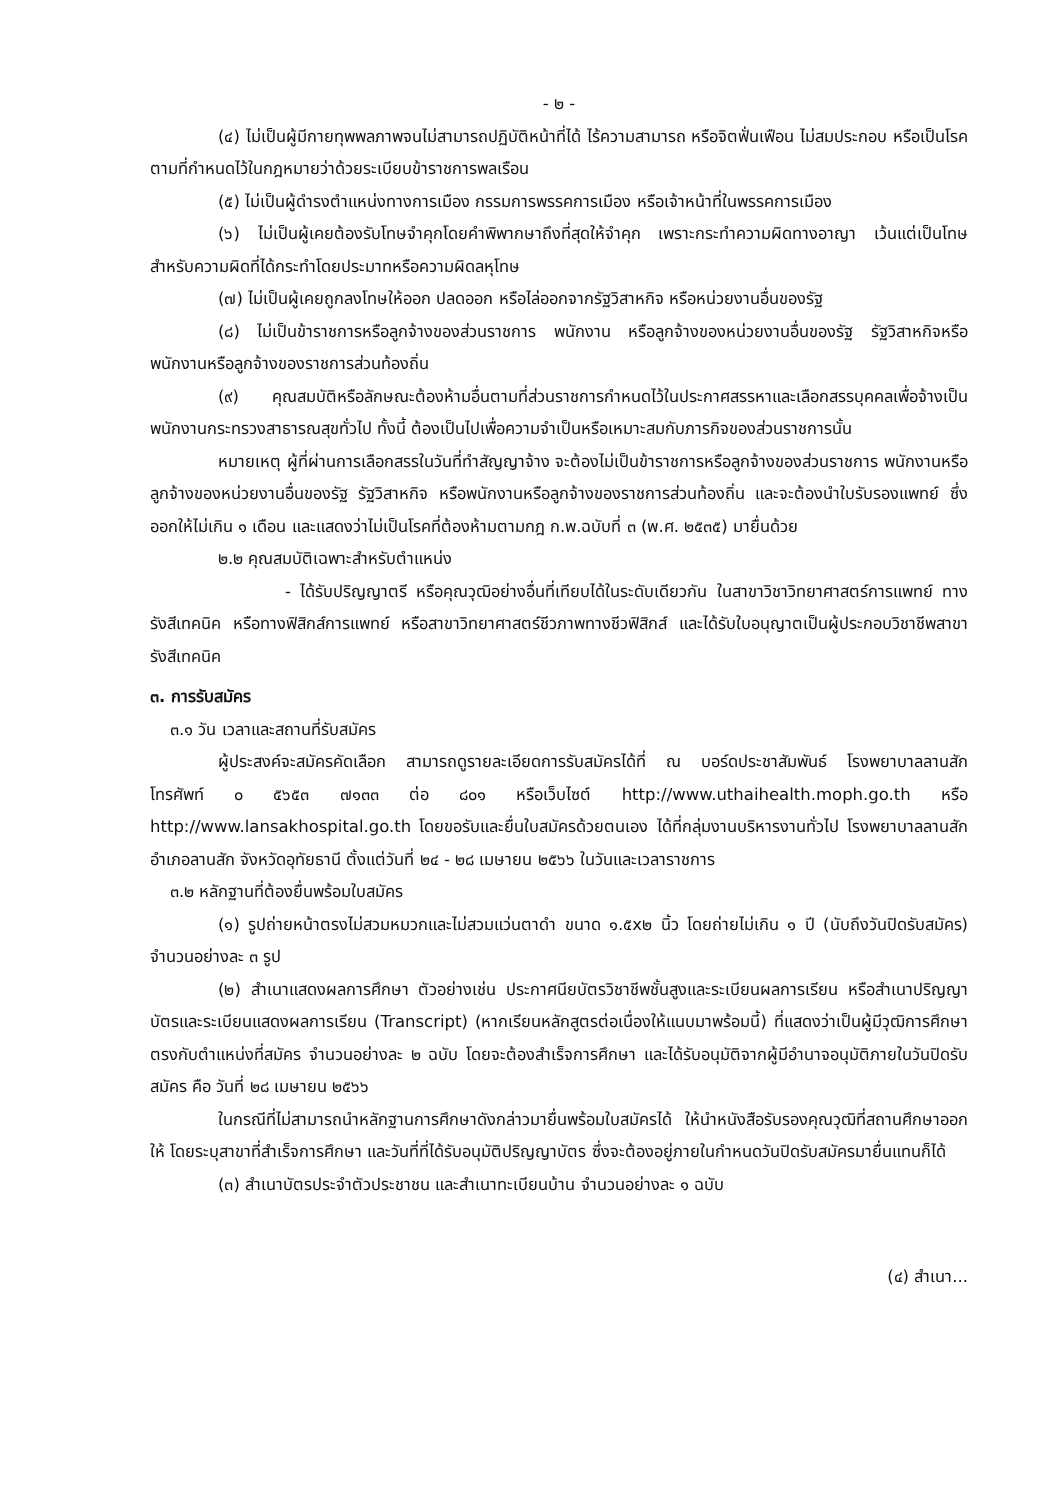- ๒ -
(๔) ไม่เป็นผู้มีกายทุพพลภาพจนไม่สามารถปฏิบัติหน้าที่ได้ ไร้ความสามารถ หรือจิตฟั่นเฟือน ไม่สมประกอบ หรือเป็นโรคตามที่กำหนดไว้ในกฎหมายว่าด้วยระเบียบข้าราชการพลเรือน
(๕) ไม่เป็นผู้ดำรงตำแหน่งทางการเมือง กรรมการพรรคการเมือง หรือเจ้าหน้าที่ในพรรคการเมือง
(๖) ไม่เป็นผู้เคยต้องรับโทษจำคุกโดยคำพิพากษาถึงที่สุดให้จำคุก เพราะกระทำความผิดทางอาญา เว้นแต่เป็นโทษสำหรับความผิดที่ได้กระทำโดยประมาทหรือความผิดลหุโทษ
(๗) ไม่เป็นผู้เคยถูกลงโทษให้ออก ปลดออก หรือไล่ออกจากรัฐวิสาหกิจ หรือหน่วยงานอื่นของรัฐ
(๘) ไม่เป็นข้าราชการหรือลูกจ้างของส่วนราชการ พนักงาน หรือลูกจ้างของหน่วยงานอื่นของรัฐ รัฐวิสาหกิจหรือพนักงานหรือลูกจ้างของราชการส่วนท้องถิ่น
(๙) คุณสมบัติหรือลักษณะต้องห้ามอื่นตามที่ส่วนราชการกำหนดไว้ในประกาศสรรหาและเลือกสรรบุคคลเพื่อจ้างเป็นพนักงานกระทรวงสาธารณสุขทั่วไป ทั้งนี้ ต้องเป็นไปเพื่อความจำเป็นหรือเหมาะสมกับภารกิจของส่วนราชการนั้น
หมายเหตุ ผู้ที่ผ่านการเลือกสรรในวันที่ทำสัญญาจ้าง จะต้องไม่เป็นข้าราชการหรือลูกจ้างของส่วนราชการ พนักงานหรือลูกจ้างของหน่วยงานอื่นของรัฐ รัฐวิสาหกิจ หรือพนักงานหรือลูกจ้างของราชการส่วนท้องถิ่น และจะต้องนำใบรับรองแพทย์ ซึ่งออกให้ไม่เกิน ๑ เดือน และแสดงว่าไม่เป็นโรคที่ต้องห้ามตามกฎ ก.พ.ฉบับที่ ๓ (พ.ศ. ๒๕๓๕) มายื่นด้วย
๒.๒ คุณสมบัติเฉพาะสำหรับตำแหน่ง
- ได้รับปริญญาตรี หรือคุณวุฒิอย่างอื่นที่เทียบได้ในระดับเดียวกัน ในสาขาวิชาวิทยาศาสตร์การแพทย์ ทางรังสีเทคนิค หรือทางฟิสิกส์การแพทย์ หรือสาขาวิทยาศาสตร์ชีวภาพทางชีวฟิสิกส์ และได้รับใบอนุญาตเป็นผู้ประกอบวิชาชีพสาขารังสีเทคนิค
๓. การรับสมัคร
๓.๑ วัน เวลาและสถานที่รับสมัคร
ผู้ประสงค์จะสมัครคัดเลือก สามารถดูรายละเอียดการรับสมัครได้ที่ ณ บอร์ดประชาสัมพันธ์ โรงพยาบาลลานสัก โทรศัพท์ ๐ ๕๖๕๓ ๗๑๓๓ ต่อ ๘๐๑ หรือเว็บไซต์ http://www.uthaihealth.moph.go.th หรือ http://www.lansakhospital.go.th โดยขอรับและยื่นใบสมัครด้วยตนเอง ได้ที่กลุ่มงานบริหารงานทั่วไป โรงพยาบาลลานสัก อำเภอลานสัก จังหวัดอุทัยธานี ตั้งแต่วันที่ ๒๔ - ๒๘ เมษายน ๒๕๖๖ ในวันและเวลาราชการ
๓.๒ หลักฐานที่ต้องยื่นพร้อมใบสมัคร
(๑) รูปถ่ายหน้าตรงไม่สวมหมวกและไม่สวมแว่นตาดำ ขนาด ๑.๕x๒ นิ้ว โดยถ่ายไม่เกิน ๑ ปี (นับถึงวันปิดรับสมัคร) จำนวนอย่างละ ๓ รูป
(๒) สำเนาแสดงผลการศึกษา ตัวอย่างเช่น ประกาศนียบัตรวิชาชีพชั้นสูงและระเบียนผลการเรียน หรือสำเนาปริญญาบัตรและระเบียนแสดงผลการเรียน (Transcript) (หากเรียนหลักสูตรต่อเนื่องให้แนบมาพร้อมนี้) ที่แสดงว่าเป็นผู้มีวุฒิการศึกษาตรงกับตำแหน่งที่สมัคร จำนวนอย่างละ ๒ ฉบับ โดยจะต้องสำเร็จการศึกษา และได้รับอนุมัติจากผู้มีอำนาจอนุมัติภายในวันปิดรับสมัคร คือ วันที่ ๒๘ เมษายน ๒๕๖๖
ในกรณีที่ไม่สามารถนำหลักฐานการศึกษาดังกล่าวมายื่นพร้อมใบสมัครได้ ให้นำหนังสือรับรองคุณวุฒิที่สถานศึกษาออกให้ โดยระบุสาขาที่สำเร็จการศึกษา และวันที่ที่ได้รับอนุมัติปริญญาบัตร ซึ่งจะต้องอยู่ภายในกำหนดวันปิดรับสมัครมายื่นแทนก็ได้
(๓) สำเนาบัตรประจำตัวประชาชน และสำเนาทะเบียนบ้าน จำนวนอย่างละ ๑ ฉบับ
(๔) สำเนา...